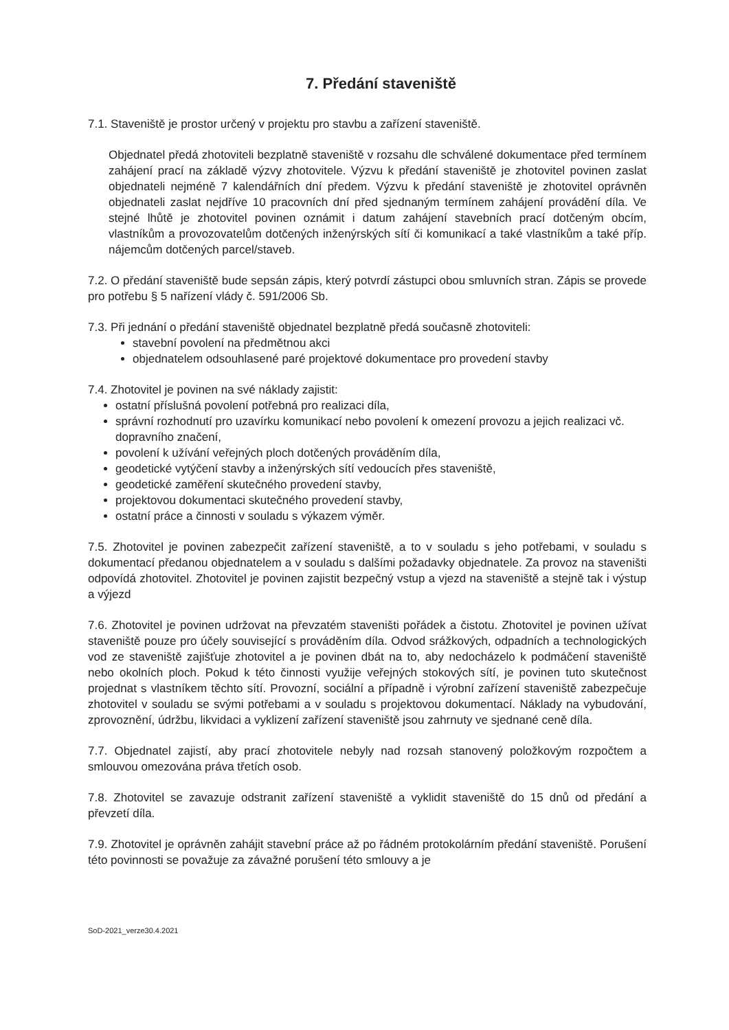7. Předání staveniště
7.1. Staveniště je prostor určený v projektu pro stavbu a zařízení staveniště.
Objednatel předá zhotoviteli bezplatně staveniště v rozsahu dle schválené dokumentace před termínem zahájení prací na základě výzvy zhotovitele. Výzvu k předání staveniště je zhotovitel povinen zaslat objednateli nejméně 7 kalendářních dní předem. Výzvu k předání staveniště je zhotovitel oprávněn objednateli zaslat nejdříve 10 pracovních dní před sjednaným termínem zahájení provádění díla. Ve stejné lhůtě je zhotovitel povinen oznámit i datum zahájení stavebních prací dotčeným obcím, vlastníkům a provozovatelům dotčených inženýrských sítí či komunikací a také vlastníkům a také příp. nájemcům dotčených parcel/staveb.
7.2. O předání staveniště bude sepsán zápis, který potvrdí zástupci obou smluvních stran. Zápis se provede pro potřebu § 5 nařízení vlády č. 591/2006 Sb.
7.3. Při jednání o předání staveniště objednatel bezplatně předá současně zhotoviteli:
stavební povolení na předmětnou akci
objednatelem odsouhlasené paré projektové dokumentace pro provedení stavby
7.4. Zhotovitel je povinen na své náklady zajistit:
ostatní příslušná povolení potřebná pro realizaci díla,
správní rozhodnutí pro uzavírku komunikací nebo povolení k omezení provozu a jejich realizaci vč. dopravního značení,
povolení k užívání veřejných ploch dotčených prováděním díla,
geodetické vytýčení stavby a inženýrských sítí vedoucích přes staveniště,
geodetické zaměření skutečného provedení stavby,
projektovou dokumentaci skutečného provedení stavby,
ostatní práce a činnosti v souladu s výkazem výměr.
7.5. Zhotovitel je povinen zabezpečit zařízení staveniště, a to v souladu s jeho potřebami, v souladu s dokumentací předanou objednatelem a v souladu s dalšími požadavky objednatele. Za provoz na staveništi odpovídá zhotovitel. Zhotovitel je povinen zajistit bezpečný vstup a vjezd na staveniště a stejně tak i výstup a výjezd
7.6. Zhotovitel je povinen udržovat na převzatém staveništi pořádek a čistotu. Zhotovitel je povinen užívat staveniště pouze pro účely související s prováděním díla. Odvod srážkových, odpadních a technologických vod ze staveniště zajišťuje zhotovitel a je povinen dbát na to, aby nedocházelo k podmáčení staveniště nebo okolních ploch. Pokud k této činnosti využije veřejných stokových sítí, je povinen tuto skutečnost projednat s vlastníkem těchto sítí. Provozní, sociální a případně i výrobní zařízení staveniště zabezpečuje zhotovitel v souladu se svými potřebami a v souladu s projektovou dokumentací. Náklady na vybudování, zprovoznění, údržbu, likvidaci a vyklizení zařízení staveniště jsou zahrnuty ve sjednané ceně díla.
7.7. Objednatel zajistí, aby prací zhotovitele nebyly nad rozsah stanovený položkovým rozpočtem a smlouvou omezována práva třetích osob.
7.8. Zhotovitel se zavazuje odstranit zařízení staveniště a vyklidit staveniště do 15 dnů od předání a převzetí díla.
7.9. Zhotovitel je oprávněn zahájit stavební práce až po řádném protokolárním předání staveniště. Porušení této povinnosti se považuje za závažné porušení této smlouvy a je
SoD-2021_verze30.4.2021